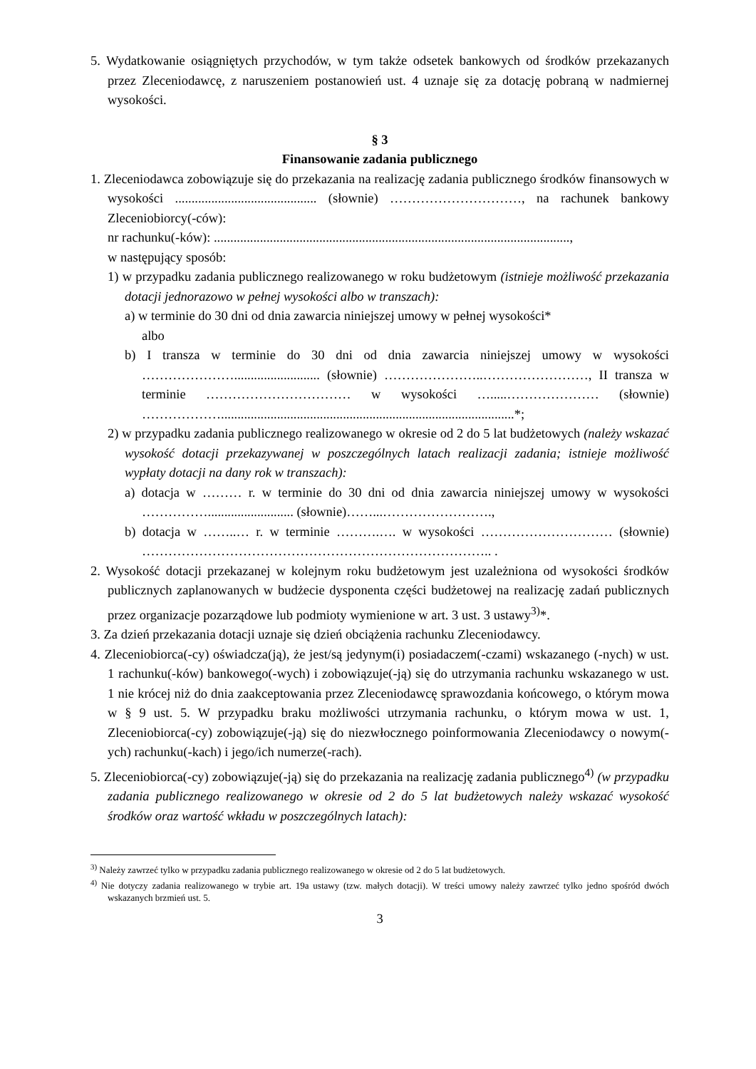5. Wydatkowanie osiągniętych przychodów, w tym także odsetek bankowych od środków przekazanych przez Zleceniodawcę, z naruszeniem postanowień ust. 4 uznaje się za dotację pobraną w nadmiernej wysokości.
§ 3
Finansowanie zadania publicznego
1. Zleceniodawca zobowiązuje się do przekazania na realizację zadania publicznego środków finansowych w wysokości ........................................... (słownie) …………………………, na rachunek bankowy Zleceniobiorcy(-ców):
nr rachunku(-ków): ............................................................................................................,
w następujący sposób:
1) w przypadku zadania publicznego realizowanego w roku budżetowym (istnieje możliwość przekazania dotacji jednorazowo w pełnej wysokości albo w transzach):
a) w terminie do 30 dni od dnia zawarcia niniejszej umowy w pełnej wysokości*
albo
b) I transza w terminie do 30 dni od dnia zawarcia niniejszej umowy w wysokości ………………….......................... (słownie) …………………..……………………, II transza w terminie …………………………… w wysokości ….....………………… (słownie) ……………….........................................................................................*;
2) w przypadku zadania publicznego realizowanego w okresie od 2 do 5 lat budżetowych (należy wskazać wysokość dotacji przekazywanej w poszczególnych latach realizacji zadania; istnieje możliwość wypłaty dotacji na dany rok w transzach):
a) dotacja w ……… r. w terminie do 30 dni od dnia zawarcia niniejszej umowy w wysokości …………….......................... (słownie)……...…………………….,
b) dotacja w ……..… r. w terminie ……….…. w wysokości ………………………… (słownie) …………………………………………………………………….. .
2. Wysokość dotacji przekazanej w kolejnym roku budżetowym jest uzależniona od wysokości środków publicznych zaplanowanych w budżecie dysponenta części budżetowej na realizację zadań publicznych przez organizacje pozarządowe lub podmioty wymienione w art. 3 ust. 3 ustawy<sup>3)</sup>*.
3. Za dzień przekazania dotacji uznaje się dzień obciążenia rachunku Zleceniodawcy.
4. Zleceniobiorca(-cy) oświadcza(ją), że jest/są jedynym(i) posiadaczem(-czami) wskazanego (-nych) w ust. 1 rachunku(-ków) bankowego(-wych) i zobowiązuje(-ją) się do utrzymania rachunku wskazanego w ust. 1 nie krócej niż do dnia zaakceptowania przez Zleceniodawcę sprawozdania końcowego, o którym mowa w § 9 ust. 5. W przypadku braku możliwości utrzymania rachunku, o którym mowa w ust. 1, Zleceniobiorca(-cy) zobowiązuje(-ją) się do niezwłocznego poinformowania Zleceniodawcy o nowym(-ych) rachunku(-kach) i jego/ich numerze(-rach).
5. Zleceniobiorca(-cy) zobowiązuje(-ją) się do przekazania na realizację zadania publicznego<sup>4)</sup> (w przypadku zadania publicznego realizowanego w okresie od 2 do 5 lat budżetowych należy wskazać wysokość środków oraz wartość wkładu w poszczególnych latach):
<sup>3)</sup> Należy zawrzeć tylko w przypadku zadania publicznego realizowanego w okresie od 2 do 5 lat budżetowych.
<sup>4)</sup> Nie dotyczy zadania realizowanego w trybie art. 19a ustawy (tzw. małych dotacji). W treści umowy należy zawrzeć tylko jedno spośród dwóch wskazanych brzmień ust. 5.
3